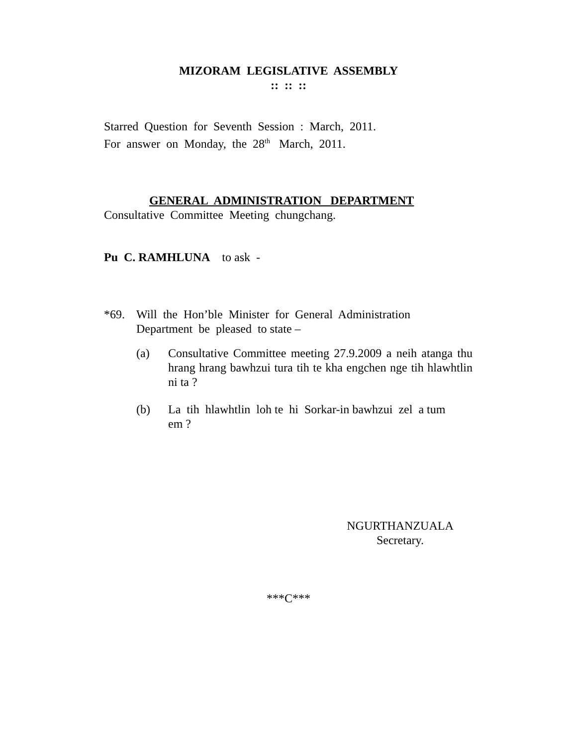MIZORAM LEGISLATIVE ASSEMBLY
:: :: ::
Starred Question for Seventh Session : March, 2011.
For answer on Monday, the 28<sup>th</sup> March, 2011.
GENERAL ADMINISTRATION DEPARTMENT
Consultative Committee Meeting chungchang.
Pu C. RAMHLUNA to ask -
*69. Will the Hon’ble Minister for General Administration Department be pleased to state –
(a) Consultative Committee meeting 27.9.2009 a neih atanga thu hrang hrang bawhzui tura tih te kha engchen nge tih hlawhtlin ni ta ?
(b) La tih hlawhtlin loh te hi Sorkar-in bawhzui zel a tum em ?
NGURTHANZUALA
Secretary.
***C***